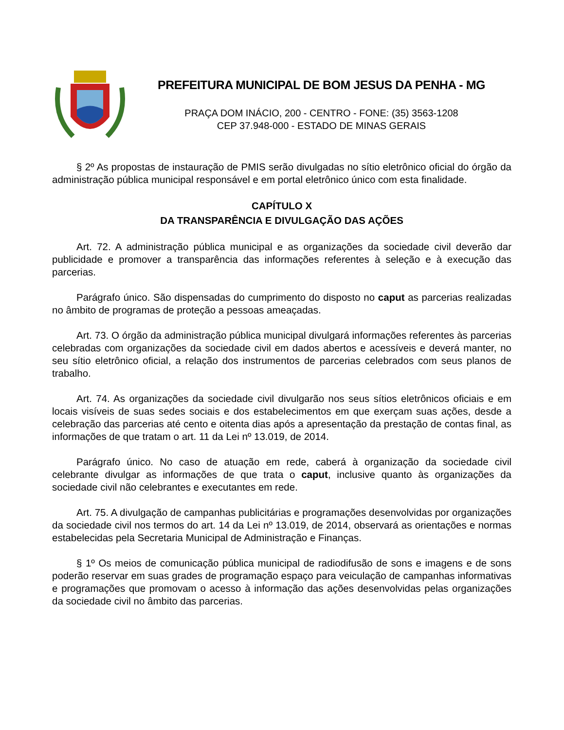PREFEITURA MUNICIPAL DE BOM JESUS DA PENHA - MG
PRAÇA DOM INÁCIO, 200 - CENTRO - FONE: (35) 3563-1208
CEP 37.948-000 - ESTADO DE MINAS GERAIS
§ 2º As propostas de instauração de PMIS serão divulgadas no sítio eletrônico oficial do órgão da administração pública municipal responsável e em portal eletrônico único com esta finalidade.
CAPÍTULO X
DA TRANSPARÊNCIA E DIVULGAÇÃO DAS AÇÕES
Art. 72. A administração pública municipal e as organizações da sociedade civil deverão dar publicidade e promover a transparência das informações referentes à seleção e à execução das parcerias.
Parágrafo único. São dispensadas do cumprimento do disposto no caput as parcerias realizadas no âmbito de programas de proteção a pessoas ameaçadas.
Art. 73. O órgão da administração pública municipal divulgará informações referentes às parcerias celebradas com organizações da sociedade civil em dados abertos e acessíveis e deverá manter, no seu sítio eletrônico oficial, a relação dos instrumentos de parcerias celebrados com seus planos de trabalho.
Art. 74. As organizações da sociedade civil divulgarão nos seus sítios eletrônicos oficiais e em locais visíveis de suas sedes sociais e dos estabelecimentos em que exerçam suas ações, desde a celebração das parcerias até cento e oitenta dias após a apresentação da prestação de contas final, as informações de que tratam o art. 11 da Lei nº 13.019, de 2014.
Parágrafo único. No caso de atuação em rede, caberá à organização da sociedade civil celebrante divulgar as informações de que trata o caput, inclusive quanto às organizações da sociedade civil não celebrantes e executantes em rede.
Art. 75. A divulgação de campanhas publicitárias e programações desenvolvidas por organizações da sociedade civil nos termos do art. 14 da Lei nº 13.019, de 2014, observará as orientações e normas estabelecidas pela Secretaria Municipal de Administração e Finanças.
§ 1º Os meios de comunicação pública municipal de radiodifusão de sons e imagens e de sons poderão reservar em suas grades de programação espaço para veiculação de campanhas informativas e programações que promovam o acesso à informação das ações desenvolvidas pelas organizações da sociedade civil no âmbito das parcerias.